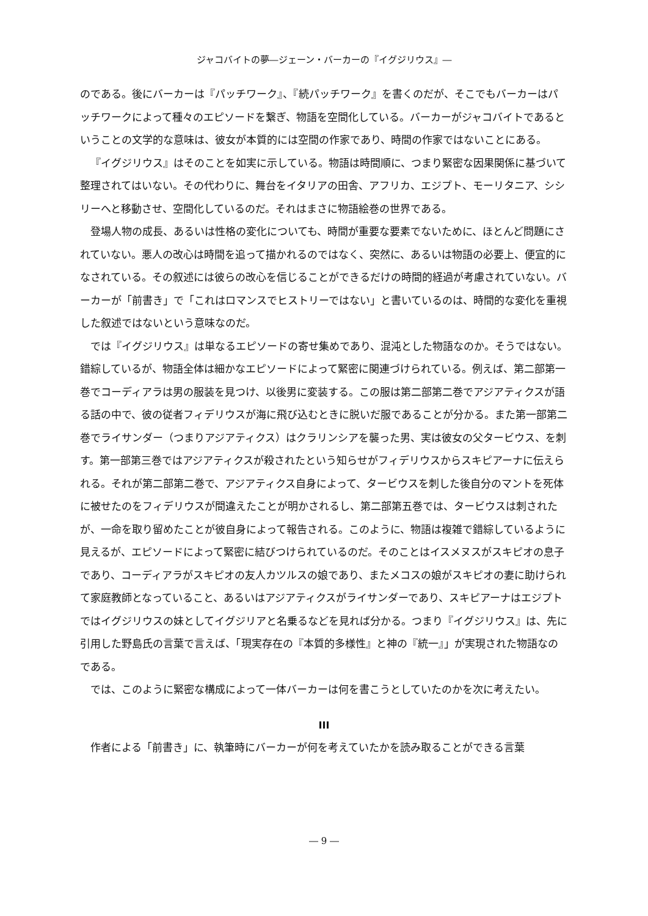ジャコバイトの夢―ジェーン・バーカーの『イグジリウス』―
のである。後にバーカーは『パッチワーク』、『続パッチワーク』を書くのだが、そこでもバーカーはパッチワークによって種々のエピソードを繋ぎ、物語を空間化している。バーカーがジャコバイトであるということの文学的な意味は、彼女が本質的には空間の作家であり、時間の作家ではないことにある。
『イグジリウス』はそのことを如実に示している。物語は時間順に、つまり緊密な因果関係に基づいて整理されてはいない。その代わりに、舞台をイタリアの田舎、アフリカ、エジプト、モーリタニア、シシリーへと移動させ、空間化しているのだ。それはまさに物語絵巻の世界である。
登場人物の成長、あるいは性格の変化についても、時間が重要な要素でないために、ほとんど問題にされていない。悪人の改心は時間を追って描かれるのではなく、突然に、あるいは物語の必要上、便宜的になされている。その叙述には彼らの改心を信じることができるだけの時間的経過が考慮されていない。バーカーが「前書き」で「これはロマンスでヒストリーではない」と書いているのは、時間的な変化を重視した叙述ではないという意味なのだ。
では『イグジリウス』は単なるエピソードの寄せ集めであり、混沌とした物語なのか。そうではない。錯綜しているが、物語全体は細かなエピソードによって緊密に関連づけられている。例えば、第二部第一巻でコーディアラは男の服装を見つけ、以後男に変装する。この服は第二部第二巻でアジアティクスが語る話の中で、彼の従者フィデリウスが海に飛び込むときに脱いだ服であることが分かる。また第一部第二巻でライサンダー（つまりアジアティクス）はクラリンシアを襲った男、実は彼女の父タービウス、を刺す。第一部第三巻ではアジアティクスが殺されたという知らせがフィデリウスからスキピアーナに伝えられる。それが第二部第二巻で、アジアティクス自身によって、タービウスを刺した後自分のマントを死体に被せたのをフィデリウスが間違えたことが明かされるし、第二部第五巻では、タービウスは刺されたが、一命を取り留めたことが彼自身によって報告される。このように、物語は複雑で錯綜しているように見えるが、エピソードによって緊密に結びつけられているのだ。そのことはイスメヌスがスキピオの息子であり、コーディアラがスキピオの友人カツルスの娘であり、またメコスの娘がスキピオの妻に助けられて家庭教師となっていること、あるいはアジアティクスがライサンダーであり、スキピアーナはエジプトではイグジリウスの妹としてイグジリアと名乗るなどを見れば分かる。つまり『イグジリウス』は、先に引用した野島氏の言葉で言えば、「現実存在の『本質的多様性』と神の『統一』」が実現された物語なのである。
では、このように緊密な構成によって一体バーカーは何を書こうとしていたのかを次に考えたい。
III
作者による「前書き」に、執筆時にバーカーが何を考えていたかを読み取ることができる言葉
― 9 ―